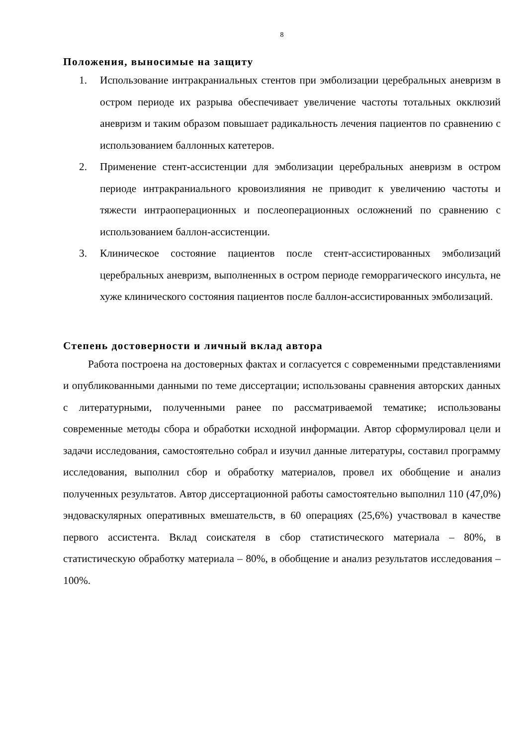8
Положения, выносимые на защиту
1. Использование интракраниальных стентов при эмболизации церебральных аневризм в остром периоде их разрыва обеспечивает увеличение частоты тотальных окклюзий аневризм и таким образом повышает радикальность лечения пациентов по сравнению с использованием баллонных катетеров.
2. Применение стент-ассистенции для эмболизации церебральных аневризм в остром периоде интракраниального кровоизлияния не приводит к увеличению частоты и тяжести интраоперационных и послеоперационных осложнений по сравнению с использованием баллон-ассистенции.
3. Клиническое состояние пациентов после стент-ассистированных эмболизаций церебральных аневризм, выполненных в остром периоде геморрагического инсульта, не хуже клинического состояния пациентов после баллон-ассистированных эмболизаций.
Степень достоверности и личный вклад автора
Работа построена на достоверных фактах и согласуется с современными представлениями и опубликованными данными по теме диссертации; использованы сравнения авторских данных с литературными, полученными ранее по рассматриваемой тематике; использованы современные методы сбора и обработки исходной информации. Автор сформулировал цели и задачи исследования, самостоятельно собрал и изучил данные литературы, составил программу исследования, выполнил сбор и обработку материалов, провел их обобщение и анализ полученных результатов. Автор диссертационной работы самостоятельно выполнил 110 (47,0%) эндоваскулярных оперативных вмешательств, в 60 операциях (25,6%) участвовал в качестве первого ассистента. Вклад соискателя в сбор статистического материала – 80%, в статистическую обработку материала – 80%, в обобщение и анализ результатов исследования – 100%.